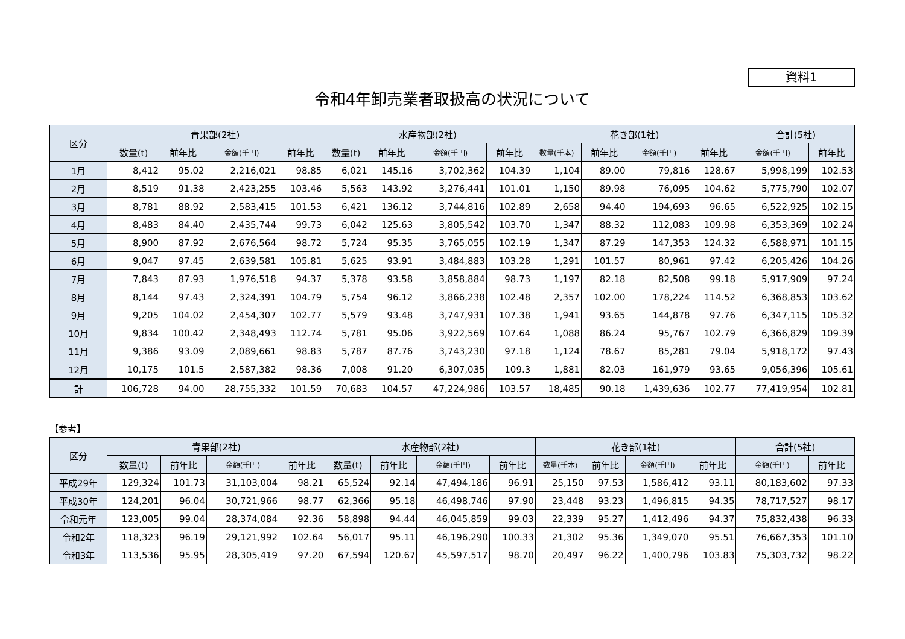資料1
令和4年卸売業者取扱高の状況について
| 区分 | 青果部(2社) | | | | 水産物部(2社) | | | | 花き部(1社) | | | | 合計(5社) | |
| --- | --- | --- | --- | --- | --- | --- | --- | --- | --- | --- | --- | --- | --- | --- |
| | 数量(t) | 前年比 | 金額(千円) | 前年比 | 数量(t) | 前年比 | 金額(千円) | 前年比 | 数量(千本) | 前年比 | 金額(千円) | 前年比 | 金額(千円) | 前年比 |
| 1月 | 8,412 | 95.02 | 2,216,021 | 98.85 | 6,021 | 145.16 | 3,702,362 | 104.39 | 1,104 | 89.00 | 79,816 | 128.67 | 5,998,199 | 102.53 |
| 2月 | 8,519 | 91.38 | 2,423,255 | 103.46 | 5,563 | 143.92 | 3,276,441 | 101.01 | 1,150 | 89.98 | 76,095 | 104.62 | 5,775,790 | 102.07 |
| 3月 | 8,781 | 88.92 | 2,583,415 | 101.53 | 6,421 | 136.12 | 3,744,816 | 102.89 | 2,658 | 94.40 | 194,693 | 96.65 | 6,522,925 | 102.15 |
| 4月 | 8,483 | 84.40 | 2,435,744 | 99.73 | 6,042 | 125.63 | 3,805,542 | 103.70 | 1,347 | 88.32 | 112,083 | 109.98 | 6,353,369 | 102.24 |
| 5月 | 8,900 | 87.92 | 2,676,564 | 98.72 | 5,724 | 95.35 | 3,765,055 | 102.19 | 1,347 | 87.29 | 147,353 | 124.32 | 6,588,971 | 101.15 |
| 6月 | 9,047 | 97.45 | 2,639,581 | 105.81 | 5,625 | 93.91 | 3,484,883 | 103.28 | 1,291 | 101.57 | 80,961 | 97.42 | 6,205,426 | 104.26 |
| 7月 | 7,843 | 87.93 | 1,976,518 | 94.37 | 5,378 | 93.58 | 3,858,884 | 98.73 | 1,197 | 82.18 | 82,508 | 99.18 | 5,917,909 | 97.24 |
| 8月 | 8,144 | 97.43 | 2,324,391 | 104.79 | 5,754 | 96.12 | 3,866,238 | 102.48 | 2,357 | 102.00 | 178,224 | 114.52 | 6,368,853 | 103.62 |
| 9月 | 9,205 | 104.02 | 2,454,307 | 102.77 | 5,579 | 93.48 | 3,747,931 | 107.38 | 1,941 | 93.65 | 144,878 | 97.76 | 6,347,115 | 105.32 |
| 10月 | 9,834 | 100.42 | 2,348,493 | 112.74 | 5,781 | 95.06 | 3,922,569 | 107.64 | 1,088 | 86.24 | 95,767 | 102.79 | 6,366,829 | 109.39 |
| 11月 | 9,386 | 93.09 | 2,089,661 | 98.83 | 5,787 | 87.76 | 3,743,230 | 97.18 | 1,124 | 78.67 | 85,281 | 79.04 | 5,918,172 | 97.43 |
| 12月 | 10,175 | 101.5 | 2,587,382 | 98.36 | 7,008 | 91.20 | 6,307,035 | 109.3 | 1,881 | 82.03 | 161,979 | 93.65 | 9,056,396 | 105.61 |
| 計 | 106,728 | 94.00 | 28,755,332 | 101.59 | 70,683 | 104.57 | 47,224,986 | 103.57 | 18,485 | 90.18 | 1,439,636 | 102.77 | 77,419,954 | 102.81 |
【参考】
| 区分 | 青果部(2社) | | | | 水産物部(2社) | | | | 花き部(1社) | | | | 合計(5社) | |
| --- | --- | --- | --- | --- | --- | --- | --- | --- | --- | --- | --- | --- | --- | --- |
| | 数量(t) | 前年比 | 金額(千円) | 前年比 | 数量(t) | 前年比 | 金額(千円) | 前年比 | 数量(千本) | 前年比 | 金額(千円) | 前年比 | 金額(千円) | 前年比 |
| 平成29年 | 129,324 | 101.73 | 31,103,004 | 98.21 | 65,524 | 92.14 | 47,494,186 | 96.91 | 25,150 | 97.53 | 1,586,412 | 93.11 | 80,183,602 | 97.33 |
| 平成30年 | 124,201 | 96.04 | 30,721,966 | 98.77 | 62,366 | 95.18 | 46,498,746 | 97.90 | 23,448 | 93.23 | 1,496,815 | 94.35 | 78,717,527 | 98.17 |
| 令和元年 | 123,005 | 99.04 | 28,374,084 | 92.36 | 58,898 | 94.44 | 46,045,859 | 99.03 | 22,339 | 95.27 | 1,412,496 | 94.37 | 75,832,438 | 96.33 |
| 令和2年 | 118,323 | 96.19 | 29,121,992 | 102.64 | 56,017 | 95.11 | 46,196,290 | 100.33 | 21,302 | 95.36 | 1,349,070 | 95.51 | 76,667,353 | 101.10 |
| 令和3年 | 113,536 | 95.95 | 28,305,419 | 97.20 | 67,594 | 120.67 | 45,597,517 | 98.70 | 20,497 | 96.22 | 1,400,796 | 103.83 | 75,303,732 | 98.22 |